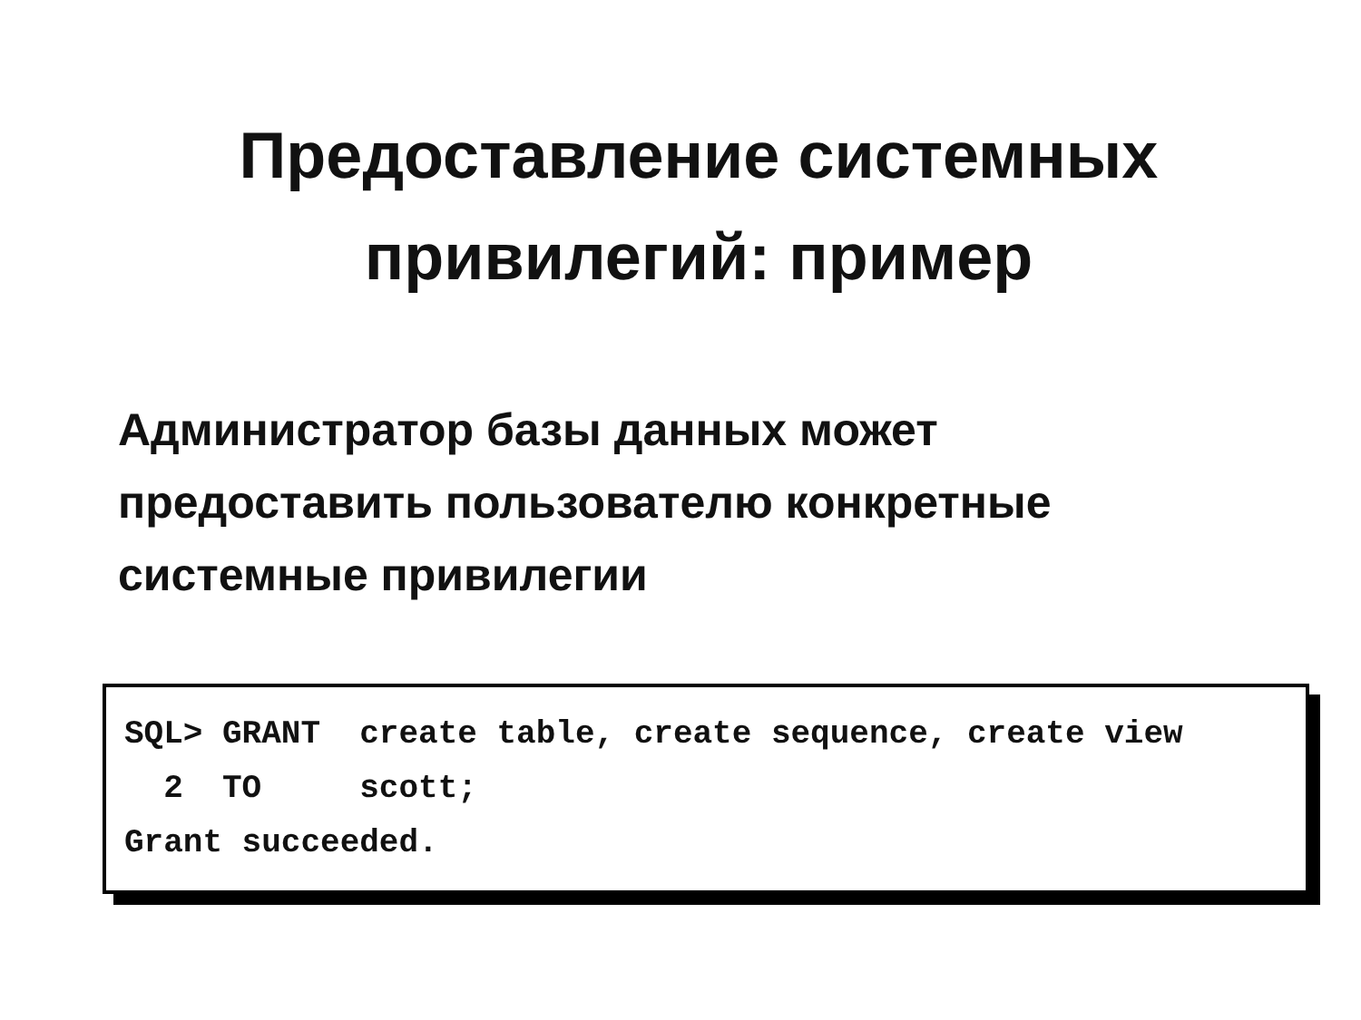Предоставление системных
привилегий: пример
Администратор базы данных может предоставить пользователю конкретные системные привилегии
SQL> GRANT create table, create sequence, create view 2 TO scott; Grant succeeded.